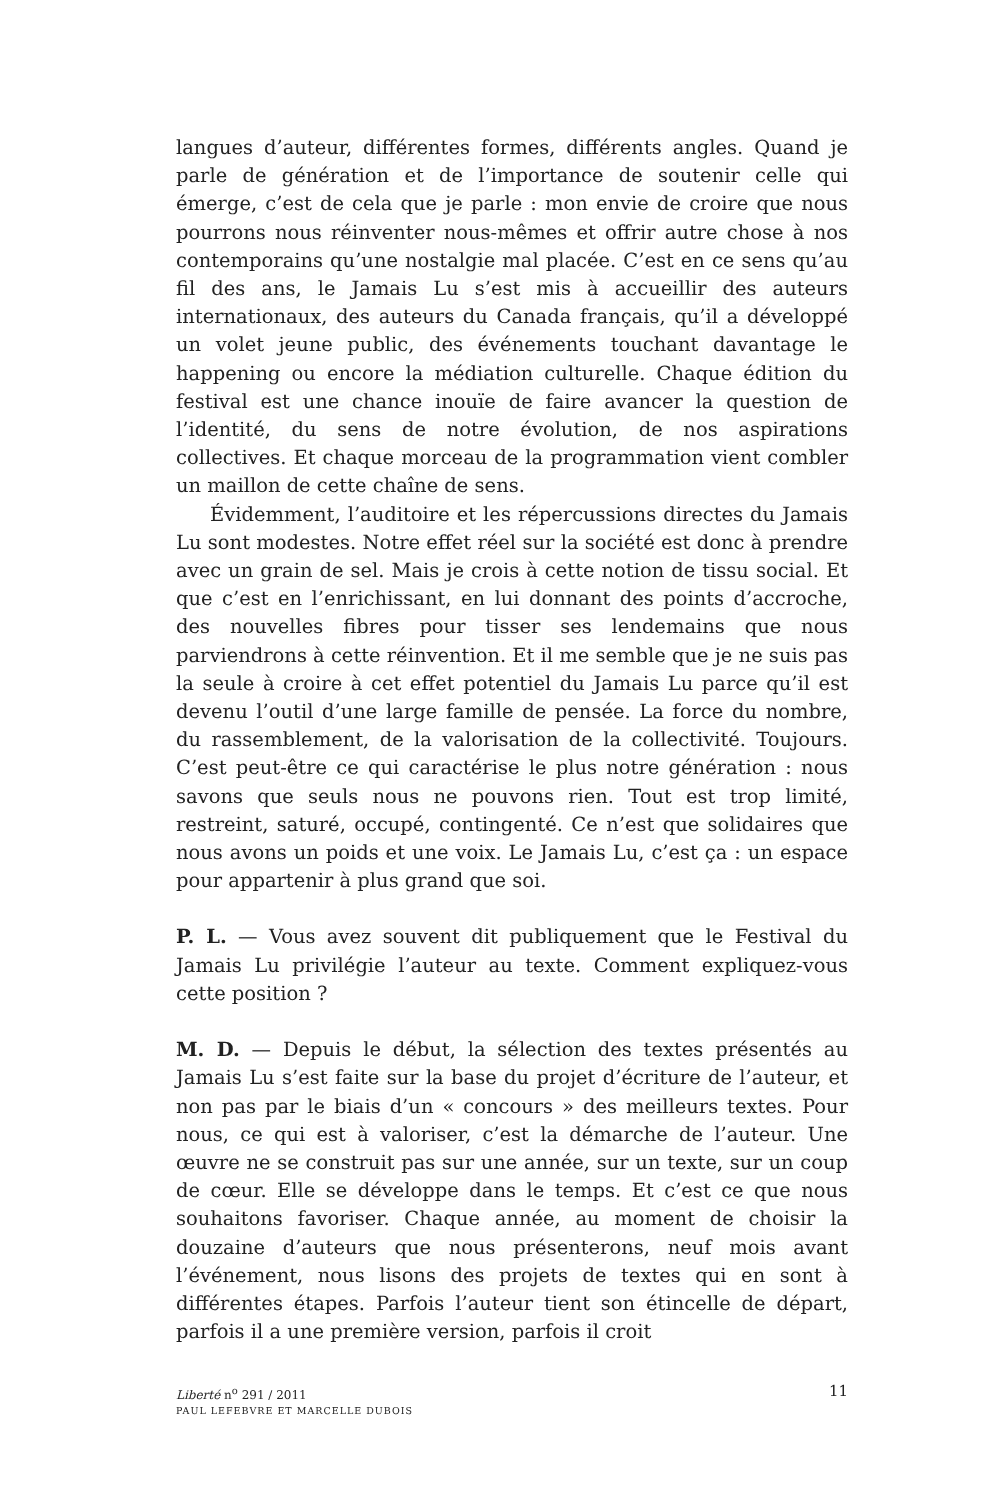langues d’auteur, différentes formes, différents angles. Quand je parle de génération et de l’importance de soutenir celle qui émerge, c’est de cela que je parle : mon envie de croire que nous pourrons nous réinventer nous-mêmes et offrir autre chose à nos contemporains qu’une nostalgie mal placée. C’est en ce sens qu’au fil des ans, le Jamais Lu s’est mis à accueillir des auteurs internationaux, des auteurs du Canada français, qu’il a développé un volet jeune public, des événements touchant davantage le happening ou encore la médiation culturelle. Chaque édition du festival est une chance inouïe de faire avancer la question de l’identité, du sens de notre évolution, de nos aspirations collectives. Et chaque morceau de la programmation vient combler un maillon de cette chaîne de sens.
Évidemment, l’auditoire et les répercussions directes du Jamais Lu sont modestes. Notre effet réel sur la société est donc à prendre avec un grain de sel. Mais je crois à cette notion de tissu social. Et que c’est en l’enrichissant, en lui donnant des points d’accroche, des nouvelles fibres pour tisser ses lendemains que nous parviendrons à cette réinvention. Et il me semble que je ne suis pas la seule à croire à cet effet potentiel du Jamais Lu parce qu’il est devenu l’outil d’une large famille de pensée. La force du nombre, du rassemblement, de la valorisation de la collectivité. Toujours. C’est peut-être ce qui caractérise le plus notre génération : nous savons que seuls nous ne pouvons rien. Tout est trop limité, restreint, saturé, occupé, contingenté. Ce n’est que solidaires que nous avons un poids et une voix. Le Jamais Lu, c’est ça : un espace pour appartenir à plus grand que soi.
P. L. — Vous avez souvent dit publiquement que le Festival du Jamais Lu privilégie l’auteur au texte. Comment expliquez-vous cette position ?
M. D. — Depuis le début, la sélection des textes présentés au Jamais Lu s’est faite sur la base du projet d’écriture de l’auteur, et non pas par le biais d’un « concours » des meilleurs textes. Pour nous, ce qui est à valoriser, c’est la démarche de l’auteur. Une œuvre ne se construit pas sur une année, sur un texte, sur un coup de cœur. Elle se développe dans le temps. Et c’est ce que nous souhaitons favoriser. Chaque année, au moment de choisir la douzaine d’auteurs que nous présenterons, neuf mois avant l’événement, nous lisons des projets de textes qui en sont à différentes étapes. Parfois l’auteur tient son étincelle de départ, parfois il a une première version, parfois il croit
11
Liberté n<sup>o</sup> 291 / 2011
PAUL LEFEBVRE ET MARCELLE DUBOIS